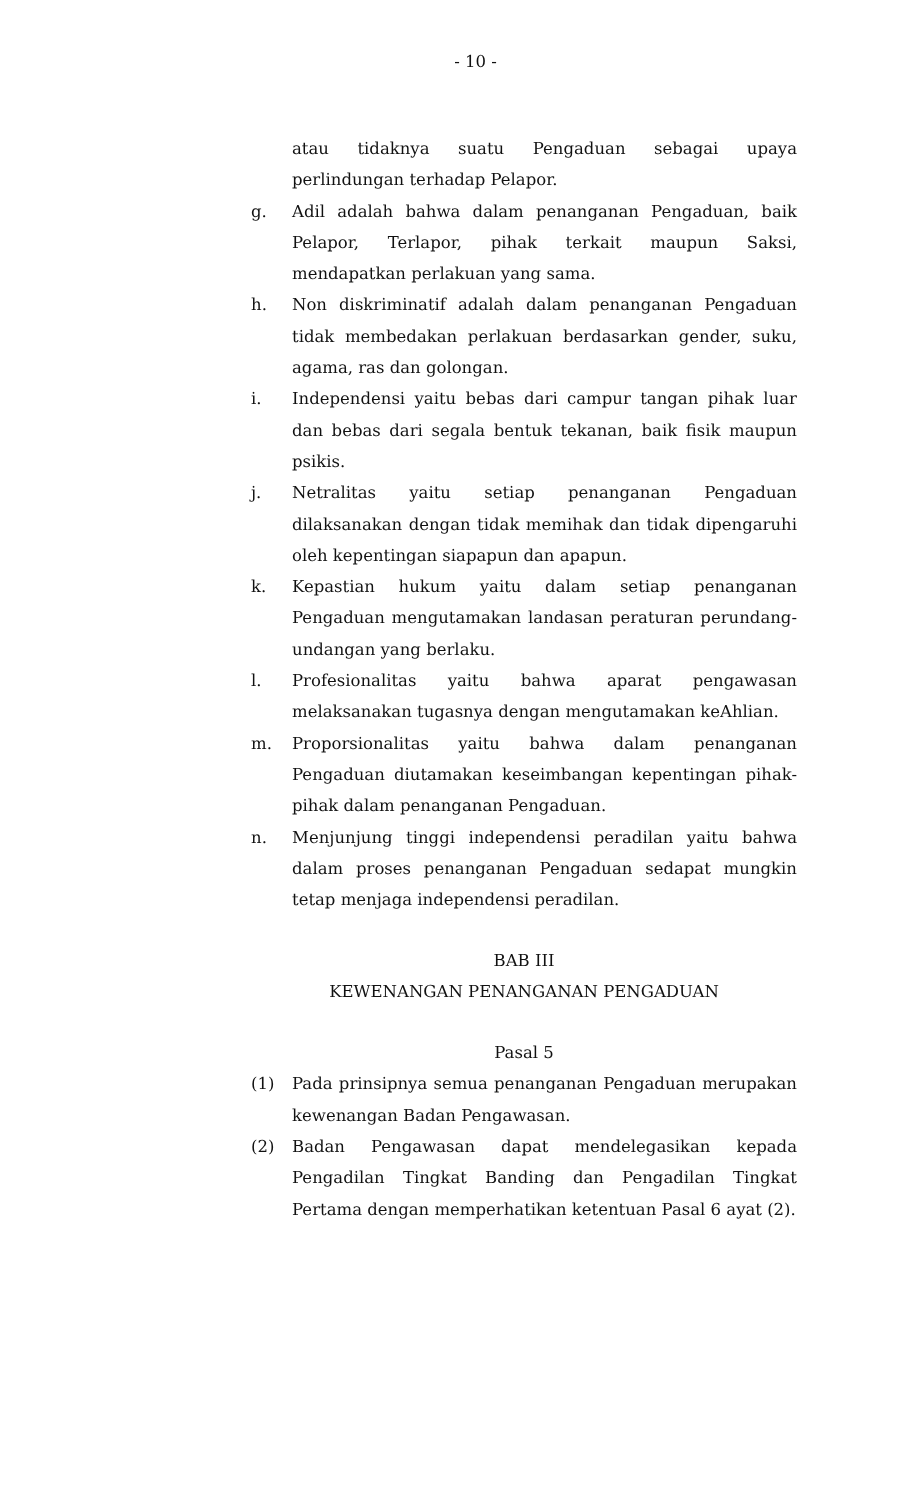- 10 -
atau tidaknya suatu Pengaduan sebagai upaya perlindungan terhadap Pelapor.
g. Adil adalah bahwa dalam penanganan Pengaduan, baik Pelapor, Terlapor, pihak terkait maupun Saksi, mendapatkan perlakuan yang sama.
h. Non diskriminatif adalah dalam penanganan Pengaduan tidak membedakan perlakuan berdasarkan gender, suku, agama, ras dan golongan.
i. Independensi yaitu bebas dari campur tangan pihak luar dan bebas dari segala bentuk tekanan, baik fisik maupun psikis.
j. Netralitas yaitu setiap penanganan Pengaduan dilaksanakan dengan tidak memihak dan tidak dipengaruhi oleh kepentingan siapapun dan apapun.
k. Kepastian hukum yaitu dalam setiap penanganan Pengaduan mengutamakan landasan peraturan perundang-undangan yang berlaku.
l. Profesionalitas yaitu bahwa aparat pengawasan melaksanakan tugasnya dengan mengutamakan keAhlian.
m. Proporsionalitas yaitu bahwa dalam penanganan Pengaduan diutamakan keseimbangan kepentingan pihak-pihak dalam penanganan Pengaduan.
n. Menjunjung tinggi independensi peradilan yaitu bahwa dalam proses penanganan Pengaduan sedapat mungkin tetap menjaga independensi peradilan.
BAB III
KEWENANGAN PENANGANAN PENGADUAN
Pasal 5
(1) Pada prinsipnya semua penanganan Pengaduan merupakan kewenangan Badan Pengawasan.
(2) Badan Pengawasan dapat mendelegasikan kepada Pengadilan Tingkat Banding dan Pengadilan Tingkat Pertama dengan memperhatikan ketentuan Pasal 6 ayat (2).